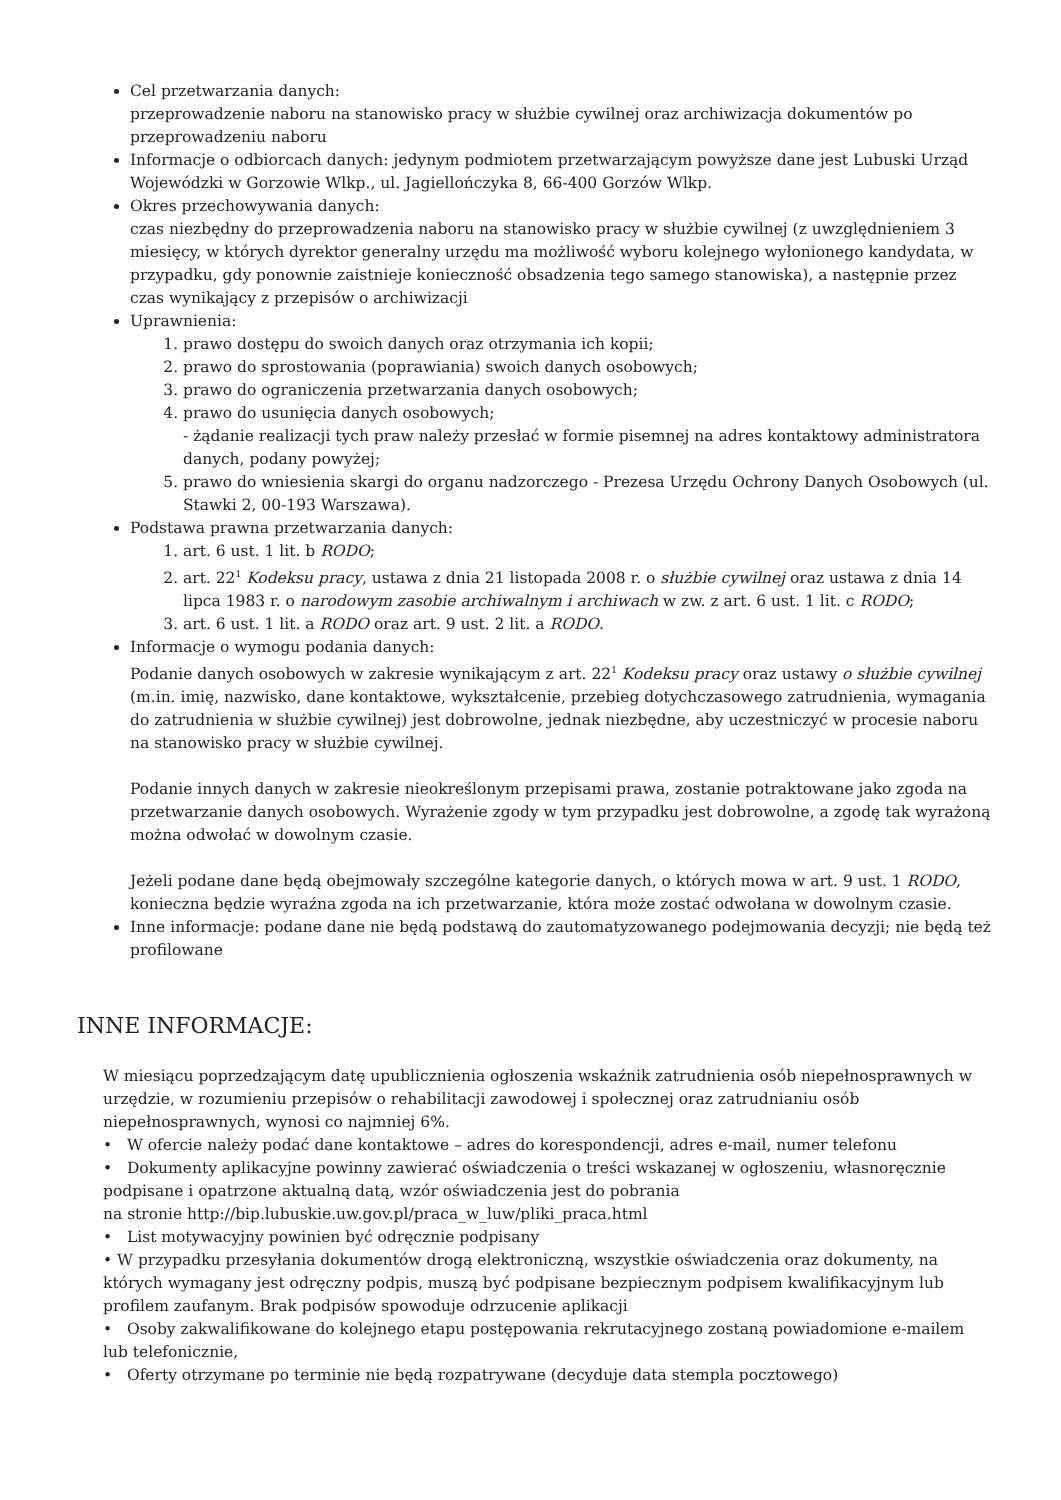Cel przetwarzania danych:
przeprowadzenie naboru na stanowisko pracy w służbie cywilnej oraz archiwizacja dokumentów po przeprowadzeniu naboru
Informacje o odbiorcach danych: jedynym podmiotem przetwarzającym powyższe dane jest Lubuski Urząd Wojewódzki w Gorzowie Wlkp., ul. Jagiellończyka 8, 66-400 Gorzów Wlkp.
Okres przechowywania danych:
czas niezbędny do przeprowadzenia naboru na stanowisko pracy w służbie cywilnej (z uwzględnieniem 3 miesięcy, w których dyrektor generalny urzędu ma możliwość wyboru kolejnego wyłonionego kandydata, w przypadku, gdy ponownie zaistnieje konieczność obsadzenia tego samego stanowiska), a następnie przez czas wynikający z przepisów o archiwizacji
Uprawnienia:
1. prawo dostępu do swoich danych oraz otrzymania ich kopii;
2. prawo do sprostowania (poprawiania) swoich danych osobowych;
3. prawo do ograniczenia przetwarzania danych osobowych;
4. prawo do usunięcia danych osobowych;
- żądanie realizacji tych praw należy przesłać w formie pisemnej na adres kontaktowy administratora danych, podany powyżej;
5. prawo do wniesienia skargi do organu nadzorczego - Prezesa Urzędu Ochrony Danych Osobowych (ul. Stawki 2, 00-193 Warszawa).
Podstawa prawna przetwarzania danych:
1. art. 6 ust. 1 lit. b RODO;
2. art. 22<sup>1</sup> Kodeksu pracy, ustawa z dnia 21 listopada 2008 r. o służbie cywilnej oraz ustawa z dnia 14 lipca 1983 r. o narodowym zasobie archiwalnym i archiwach w zw. z art. 6 ust. 1 lit. c RODO;
3. art. 6 ust. 1 lit. a RODO oraz art. 9 ust. 2 lit. a RODO.
Informacje o wymogu podania danych:
Podanie danych osobowych w zakresie wynikającym z art. 22<sup>1</sup> Kodeksu pracy oraz ustawy o służbie cywilnej (m.in. imię, nazwisko, dane kontaktowe, wykształcenie, przebieg dotychczasowego zatrudnienia, wymagania do zatrudnienia w służbie cywilnej) jest dobrowolne, jednak niezbędne, aby uczestniczyć w procesie naboru na stanowisko pracy w służbie cywilnej.
Podanie innych danych w zakresie nieokreślonym przepisami prawa, zostanie potraktowane jako zgoda na przetwarzanie danych osobowych. Wyrażenie zgody w tym przypadku jest dobrowolne, a zgodę tak wyrażoną można odwołać w dowolnym czasie.
Jeżeli podane dane będą obejmowały szczególne kategorie danych, o których mowa w art. 9 ust. 1 RODO, konieczna będzie wyraźna zgoda na ich przetwarzanie, która może zostać odwołana w dowolnym czasie.
Inne informacje: podane dane nie będą podstawą do zautomatyzowanego podejmowania decyzji; nie będą też profilowane
INNE INFORMACJE:
W miesiącu poprzedzającym datę upublicznienia ogłoszenia wskaźnik zatrudnienia osób niepełnosprawnych w urzędzie, w rozumieniu przepisów o rehabilitacji zawodowej i społecznej oraz zatrudnianiu osób niepełnosprawnych, wynosi co najmniej 6%.
• W ofercie należy podać dane kontaktowe – adres do korespondencji, adres e-mail, numer telefonu
• Dokumenty aplikacyjne powinny zawierać oświadczenia o treści wskazanej w ogłoszeniu, własnoręcznie podpisane i opatrzone aktualną datą, wzór oświadczenia jest do pobrania
na stronie http://bip.lubuskie.uw.gov.pl/praca_w_luw/pliki_praca.html
• List motywacyjny powinien być odręcznie podpisany
• W przypadku przesyłania dokumentów drogą elektroniczną, wszystkie oświadczenia oraz dokumenty, na których wymagany jest odręczny podpis, muszą być podpisane bezpiecznym podpisem kwalifikacyjnym lub profilem zaufanym. Brak podpisów spowoduje odrzucenie aplikacji
• Osoby zakwalifikowane do kolejnego etapu postępowania rekrutacyjnego zostaną powiadomione e-mailem lub telefonicznie,
• Oferty otrzymane po terminie nie będą rozpatrywane (decyduje data stempla pocztowego)